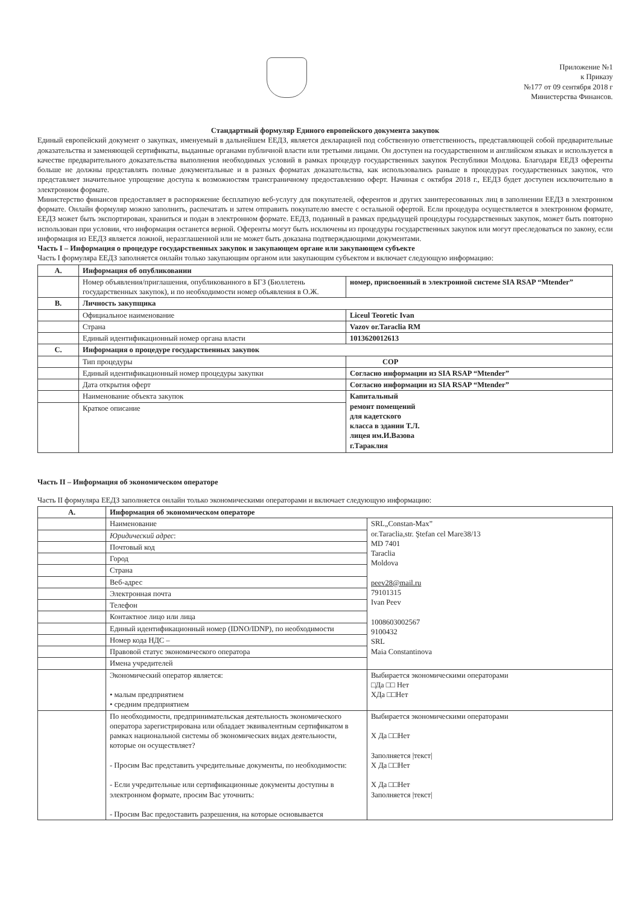Приложение №1
к Приказу
№177 от 09 сентября 2018 г
Министерства Финансов.
Стандартный формуляр Единого европейского документа закупок
Единый европейский документ о закупках, именуемый в дальнейшем ЕЕДЗ, является декларацией под собственную ответственность, представляющей собой предварительные доказательства и заменяющей сертификаты, выданные органами публичной власти или третьими лицами. Он доступен на государственном и английском языках и используется в качестве предварительного доказательства выполнения необходимых условий в рамках процедур государственных закупок Республики Молдова. Благодаря ЕЕДЗ оференты больше не должны представлять полные документальные и в разных форматах доказательства, как использовались раньше в процедурах государственных закупок, что представляет значительное упрощение доступа к возможностям трансграничному предоставлению оферт. Начиная с октября 2018 г., ЕЕДЗ будет доступен исключительно в электронном формате.
Министерство финансов предоставляет в распоряжение бесплатную веб-услугу для покупателей, оферентов и других заинтересованных лиц в заполнении ЕЕДЗ в электронном формате. Онлайн формуляр можно заполнить, распечатать и затем отправить покупателю вместе с остальной офертой. Если процедура осуществляется в электронном формате, ЕЕДЗ может быть экспортирован, храниться и подан в электронном формате. ЕЕДЗ, поданный в рамках предыдущей процедуры государственных закупок, может быть повторно использован при условии, что информация останется верной. Оференты могут быть исключены из процедуры государственных закупок или могут преследоваться по закону, если информация из ЕЕДЗ является ложной, неразглашенной или не может быть доказана подтверждающими документами.
Часть I – Информация о процедуре государственных закупок и закупающем органе или закупающем субъекте
Часть I формуляра ЕЕДЗ заполняется онлайн только закупающим органом или закупающим субъектом и включает следующую информацию:
| A. | Информация об опубликовании | |
| | Номер объявления/приглашения, опубликованного в БГЗ (Бюллетень государственных закупок), и по необходимости номер объявления в О.Ж. | номер, присвоенный в электронной системе SIA RSAP “Mtender” |
| B. | Личность закупщика | |
| | Официальное наименование | Liceul Teoretic Ivan |
| | Страна | Vazov or.Taraclia RM |
| | Единый идентификационный номер органа власти | 1013620012613 |
| C. | Информация о процедуре государственных закупок | |
| | Тип процедуры | COP |
| | Единый идентификационный номер процедуры закупки | Согласно информации из SIA RSAP “Mtender” |
| | Дата открытия оферт | Согласно информации из SIA RSAP “Mtender” |
| | Наименование объекта закупок | Капитальный ремонт помещений для кадетского класса в здании Т.Л. лицея им.И.Вазова г.Тараклия |
| | Краткое описание | |
Часть II – Информация об экономическом операторе
Часть II формуляра ЕЕДЗ заполняется онлайн только экономическими операторами и включает следующую информацию:
| A. | Информация об экономическом операторе | |
| | Наименование | SRL„Constan-Max” or.Taraclia,str. Ştefan cel Mare38/13 MD 7401 Taraclia Moldova peev28@mail.ru 79101315 Ivan Peev 1008603002567 9100432 SRL Maia Constantinova |
| | Юридический адрес : | |
| | Почтовый код | |
| | Город | |
| | Страна | |
| | Веб-адрес | |
| | Электронная почта | |
| | Телефон | |
| | Контактное лицо или лица | |
| | Единый идентификационный номер (IDNO/IDNP), по необходимости | |
| | Номер кода НДС – | |
| | Правовой статус экономического оператора | |
| | Имена учредителей | |
| | Экономический оператор является: • малым предприятием • средним предприятием | Выбирается экономическими операторами □Да □□ Нет XДа □□Нет |
| | По необходимости, предпринимательская деятельность экономического оператора зарегистрирована или обладает эквивалентным сертификатом в рамках национальной системы об экономических видах деятельности, которые он осуществляет? - Просим Вас представить учредительные документы, по необходимости: - Если учредительные или сертификационные документы доступны в электронном формате, просим Вас уточнить: - Просим Вас предоставить разрешения, на которые основывается | Выбирается экономическими операторами X Да □□Нет Заполняется /текст/ X Да □□Нет X Да □□Нет Заполняется /текст/ |